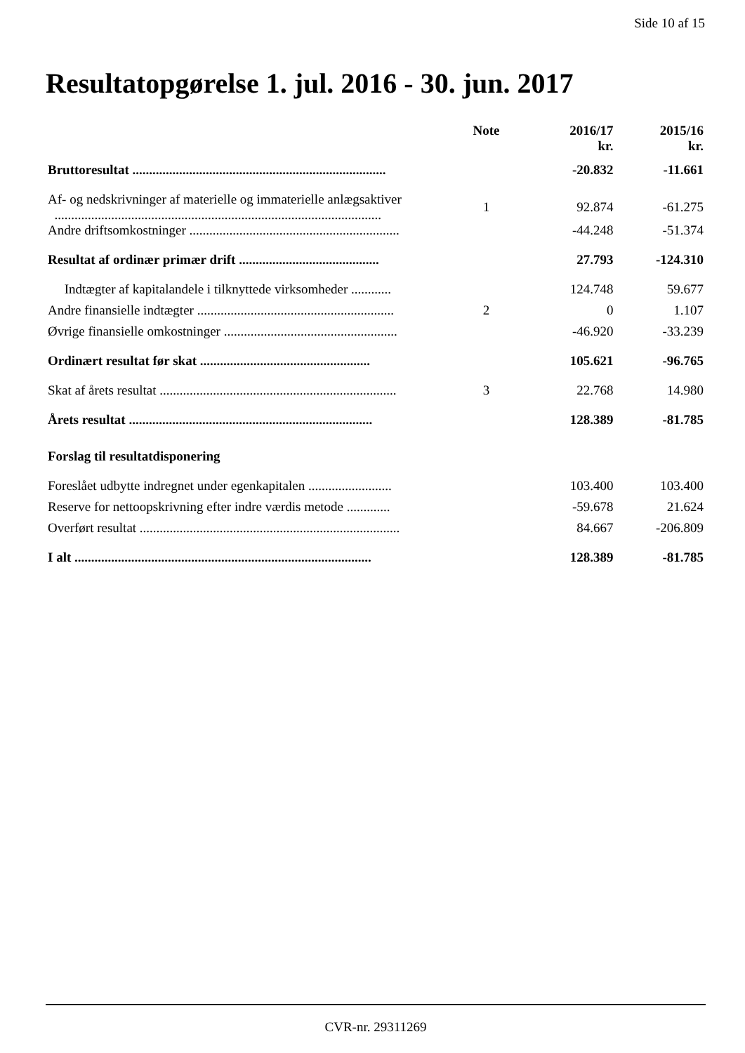Side 10 af 15
Resultatopgørelse 1. jul. 2016 - 30. jun. 2017
| | Note | 2016/17 kr. | 2015/16 kr. |
| --- | --- | --- | --- |
| Bruttoresultat ............................................................................ | | -20.832 | -11.661 |
| Af- og nedskrivninger af materielle og immaterielle anlægsaktiver .................................................................................................. | 1 | 92.874 | -61.275 |
| Andre driftsomkostninger ............................................................... | | -44.248 | -51.374 |
| Resultat af ordinær primær drift .......................................... | | 27.793 | -124.310 |
| Indtægter af kapitalandele i tilknyttede virksomheder ............ | | 124.748 | 59.677 |
| Andre finansielle indtægter ........................................................... | 2 | 0 | 1.107 |
| Øvrige finansielle omkostninger .................................................... | | -46.920 | -33.239 |
| Ordinært resultat før skat ................................................... | | 105.621 | -96.765 |
| Skat af årets resultat ....................................................................... | 3 | 22.768 | 14.980 |
| Årets resultat ......................................................................... | | 128.389 | -81.785 |
| Forslag til resultatdisponering | | | |
| Foreslået udbytte indregnet under egenkapitalen ......................... | | 103.400 | 103.400 |
| Reserve for nettoopskrivning efter indre værdis metode ............. | | -59.678 | 21.624 |
| Overført resultat .............................................................................. | | 84.667 | -206.809 |
| I alt ......................................................................................... | | 128.389 | -81.785 |
CVR-nr. 29311269